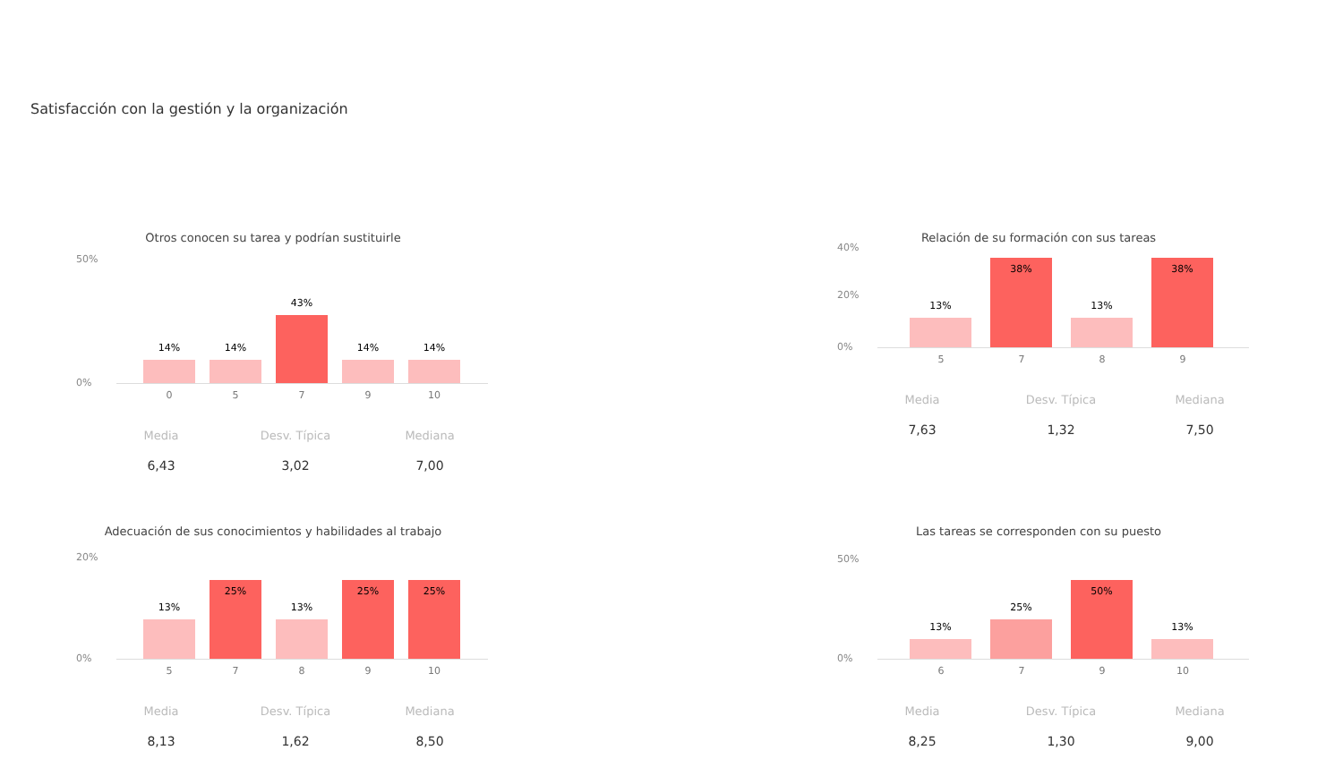Satisfacción con la gestión y la organización
Otros conocen su tarea y podrían sustituirle
50%
0% 14% 14% 43% 14% 14%
0 5 7 9 10
Media
6,43
Desv. Típica
3,02
Mediana
7,00
Relación de su formación con sus tareas
40%
20%
0% 13% 38% 13% 38%
5 7 8 9
Media
7,63
Desv. Típica
1,32
Mediana
7,50
Adecuación de sus conocimientos y habilidades al trabajo
20%
0% 13% 25% 13% 25% 25%
5 7 8 9 10
Media
8,13
Desv. Típica
1,62
Mediana
8,50
Las tareas se corresponden con su puesto
50%
0% 13% 25% 50% 13%
6 7 9 10
Media
8,25
Desv. Típica
1,30
Mediana
9,00